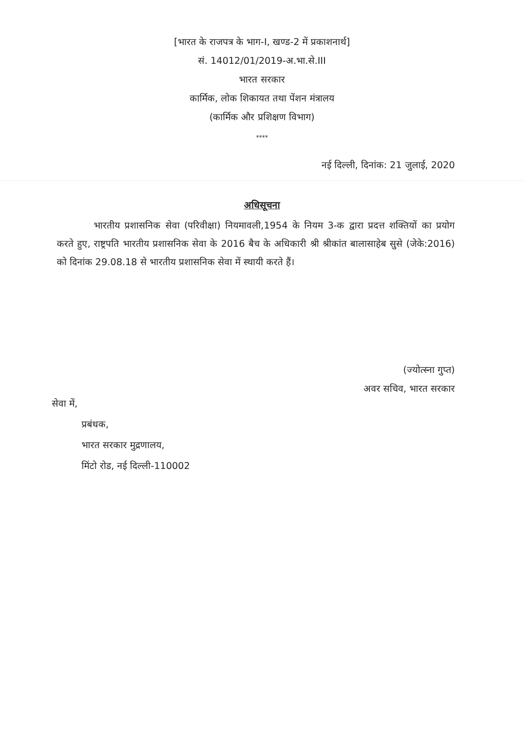[भारत के राजपत्र के भाग-I, खण्ड-2 में प्रकाशनार्थ]
सं. 14012/01/2019-अ.भा.से.III
भारत सरकार
कार्मिक, लोक शिकायत तथा पेंशन मंत्रालय
(कार्मिक और प्रशिक्षण विभाग)
****
नई दिल्ली, दिनांक: 21 जुलाई, 2020
अधिसूचना
भारतीय प्रशासनिक सेवा (परिवीक्षा) नियमावली,1954 के नियम 3-क द्वारा प्रदत्त शक्तियों का प्रयोग करते हुए, राष्ट्रपति भारतीय प्रशासनिक सेवा के 2016 बैच के अधिकारी श्री श्रीकांत बालासाहेब सुसे (जेके:2016) को दिनांक 29.08.18 से भारतीय प्रशासनिक सेवा में स्थायी करते हैं।
(ज्योत्स्ना गुप्त)
अवर सचिव, भारत सरकार
सेवा में,
प्रबंधक,
भारत सरकार मुद्रणालय,
मिंटो रोड, नई दिल्ली-110002